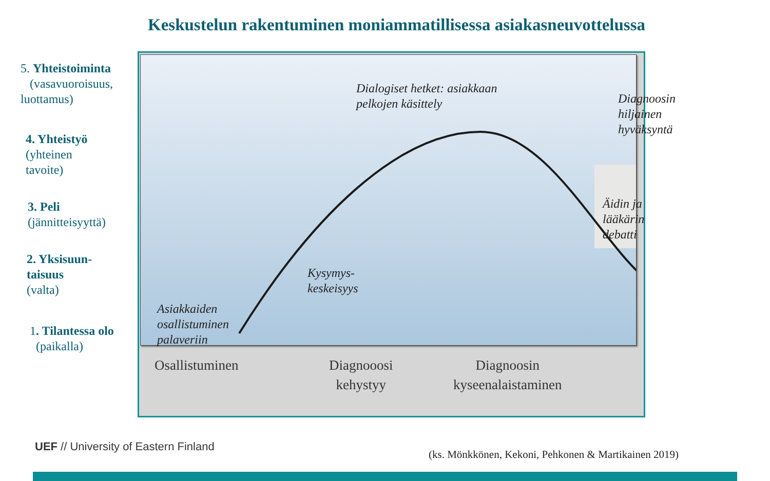Keskustelun rakentuminen moniammatillisessa asiakasneuvottelussa
5. Yhteistoiminta
(vasavuoroisuus,
luottamus)
4. Yhteistyö
(yhteinen
tavoite)
3. Peli
(jännitteisyyttä)
2. Yksisuun-
taisuus
(valta)
1. Tilantessa olo
(paikalla)
Dialogiset hetket: asiakkaan
pelkojen käsittely
Diagnoosin hiljainen
hyväksyntä
Äidin ja lääkärin
debatti
Kysymys-
keskeisyys
Asiakkaiden
osallistuminen
palaveriin
Osallistuminen
Diagnooosi
kehystyy
Diagnoosin
kyseenalaistaminen
UEF // University of Eastern Finland
(ks. Mönkkönen, Kekoni, Pehkonen & Martikainen 2019)